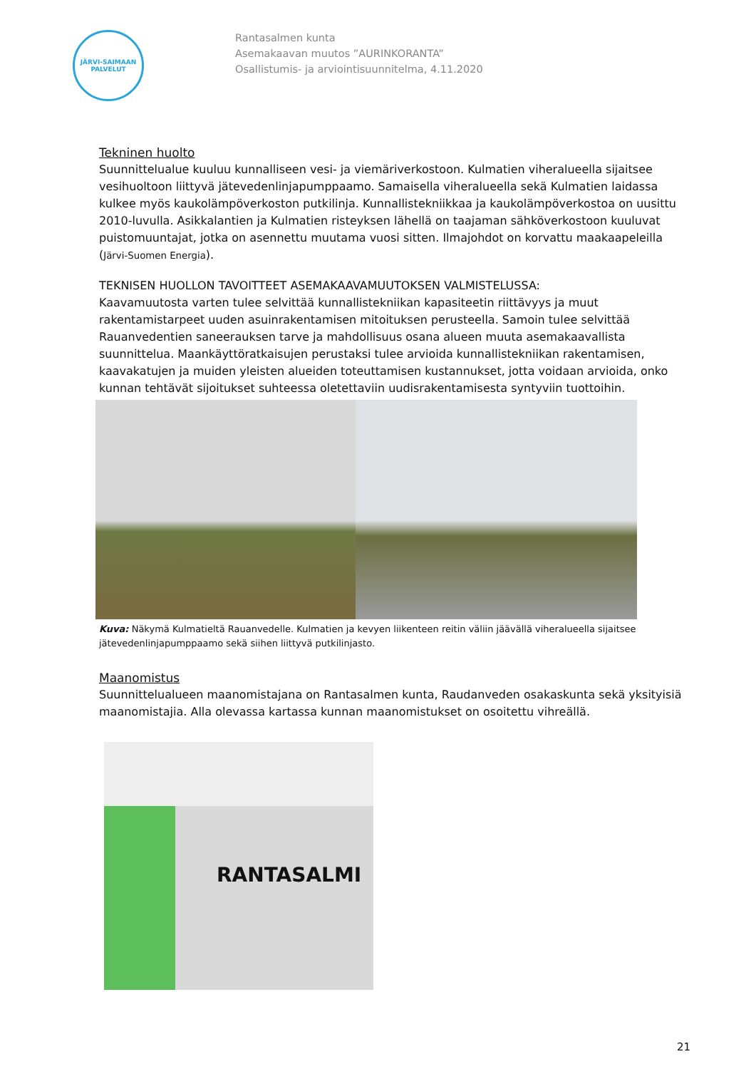JÄRVI-SAIMAAN
PALVELUT
Rantasalmen kunta
Asemakaavan muutos ”AURINKORANTA”
Osallistumis- ja arviointisuunnitelma, 4.11.2020
Tekninen huolto
Suunnittelualue kuuluu kunnalliseen vesi- ja viemäriverkostoon. Kulmatien viheralueella sijaitsee vesihuoltoon liittyvä jätevedenlinjapumppaamo. Samaisella viheralueella sekä Kulmatien laidassa kulkee myös kaukolämpöverkoston putkilinja. Kunnallistekniikkaa ja kaukolämpöverkostoa on uusittu 2010-luvulla. Asikkalantien ja Kulmatien risteyksen lähellä on taajaman sähköverkostoon kuuluvat puistomuuntajat, jotka on asennettu muutama vuosi sitten. Ilmajohdot on korvattu maakaapeleilla (Järvi-Suomen Energia).
TEKNISEN HUOLLON TAVOITTEET ASEMAKAAVAMUUTOKSEN VALMISTELUSSA:
Kaavamuutosta varten tulee selvittää kunnallistekniikan kapasiteetin riittävyys ja muut rakentamistarpeet uuden asuinrakentamisen mitoituksen perusteella. Samoin tulee selvittää Rauanvedentien saneerauksen tarve ja mahdollisuus osana alueen muuta asemakaavallista suunnittelua. Maankäyttöratkaisujen perustaksi tulee arvioida kunnallistekniikan rakentamisen, kaavakatujen ja muiden yleisten alueiden toteuttamisen kustannukset, jotta voidaan arvioida, onko kunnan tehtävät sijoitukset suhteessa oletettaviin uudisrakentamisesta syntyviin tuottoihin.
Kuva: Näkymä Kulmatieltä Rauanvedelle. Kulmatien ja kevyen liikenteen reitin väliin jäävällä viheralueella sijaitsee jätevedenlinjapumppaamo sekä siihen liittyvä putkilinjasto.
Maanomistus
Suunnittelualueen maanomistajana on Rantasalmen kunta, Raudanveden osakaskunta sekä yksityisiä maanomistajia. Alla olevassa kartassa kunnan maanomistukset on osoitettu vihreällä.
RANTASALMI
21